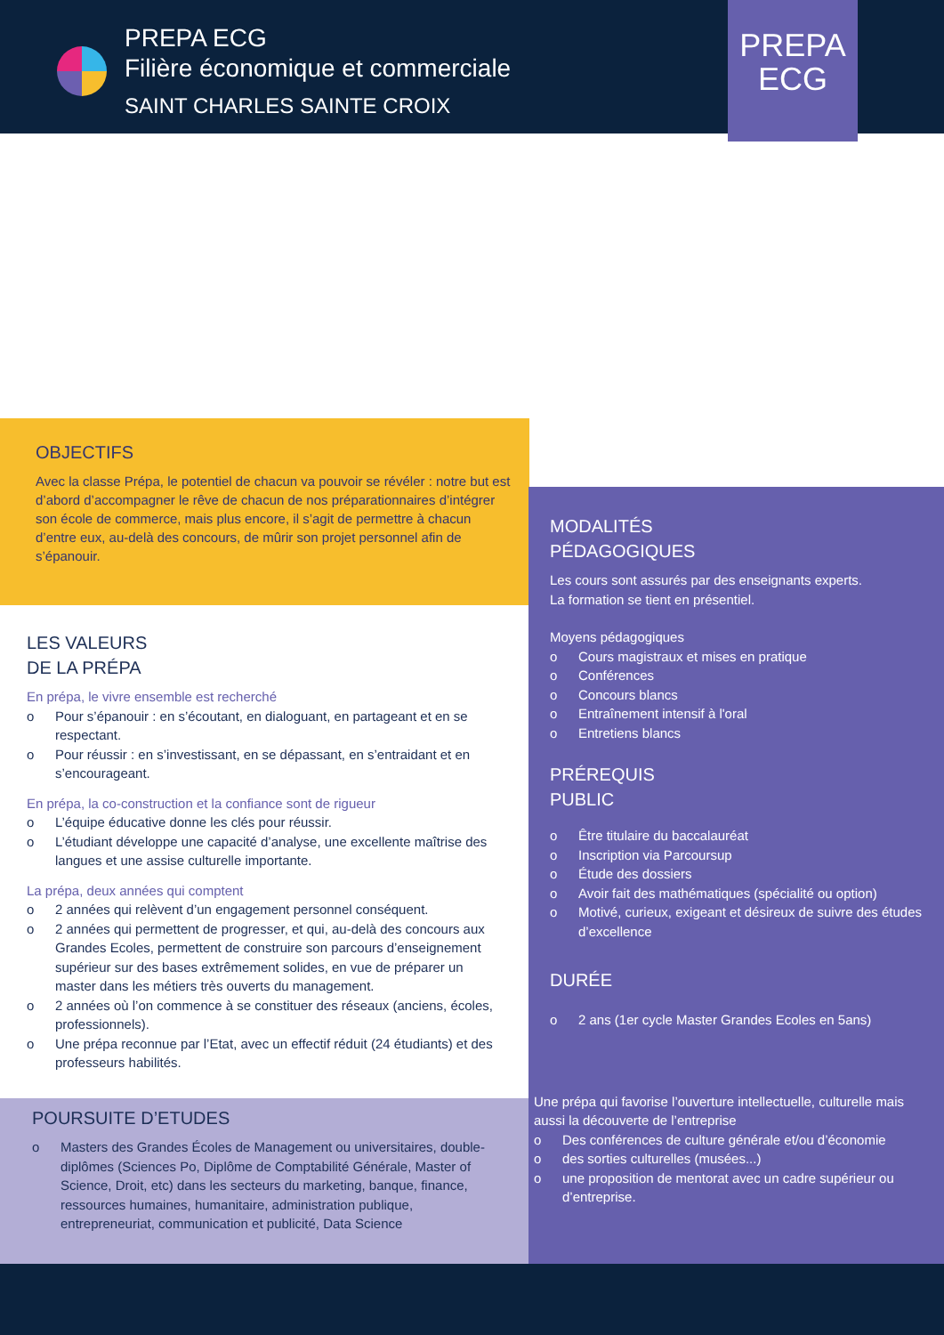PREPA ECG
Filière économique et commerciale
SAINT CHARLES SAINTE CROIX
PREPA
ECG
OBJECTIFS
Avec la classe Prépa, le potentiel de chacun va pouvoir se révéler : notre but est d’abord d’accompagner le rêve de chacun de nos préparationnaires d’intégrer son école de commerce, mais plus encore, il s’agit de permettre à chacun d’entre eux, au-delà des concours, de mûrir son projet personnel afin de s’épanouir.
LES VALEURS
DE LA PRÉPA
En prépa, le vivre ensemble est recherché
o Pour s’épanouir : en s’écoutant, en dialoguant, en partageant et en se respectant.
o Pour réussir : en s’investissant, en se dépassant, en s’entraidant et en s’encourageant.
En prépa, la co-construction et la confiance sont de rigueur
o L’équipe éducative donne les clés pour réussir.
o L’étudiant développe une capacité d’analyse, une excellente maîtrise des langues et une assise culturelle importante.
La prépa, deux années qui comptent
o 2 années qui relèvent d’un engagement personnel conséquent.
o 2 années qui permettent de progresser, et qui, au-delà des concours aux Grandes Ecoles, permettent de construire son parcours d’enseignement supérieur sur des bases extrêmement solides, en vue de préparer un master dans les métiers très ouverts du management.
o 2 années où l’on commence à se constituer des réseaux (anciens, écoles, professionnels).
o Une prépa reconnue par l’Etat, avec un effectif réduit (24 étudiants) et des professeurs habilités.
MODALITÉS
PÉDAGOGIQUES
Les cours sont assurés par des enseignants experts.
La formation se tient en présentiel.
Moyens pédagogiques
o Cours magistraux et mises en pratique
o Conférences
o Concours blancs
o Entraînement intensif à l'oral
o Entretiens blancs
PRÉREQUIS
PUBLIC
o Être titulaire du baccalauréat
o Inscription via Parcoursup
o Étude des dossiers
o Avoir fait des mathématiques (spécialité ou option)
o Motivé, curieux, exigeant et désireux de suivre des études d’excellence
DURÉE
o 2 ans (1er cycle Master Grandes Ecoles en 5ans)
Une prépa qui favorise l’ouverture intellectuelle, culturelle mais aussi la découverte de l’entreprise
o Des conférences de culture générale et/ou d’économie
o des sorties culturelles (musées...)
o une proposition de mentorat avec un cadre supérieur ou d’entreprise.
POURSUITE D’ETUDES
o Masters des Grandes Écoles de Management ou universitaires, double-diplômes (Sciences Po, Diplôme de Comptabilité Générale, Master of Science, Droit, etc) dans les secteurs du marketing, banque, finance, ressources humaines, humanitaire, administration publique, entrepreneuriat, communication et publicité, Data Science